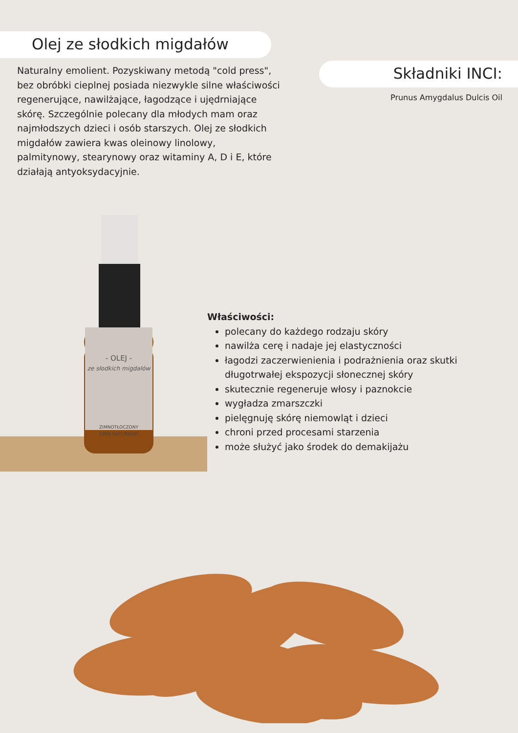Olej ze słodkich migdałów
Naturalny emolient. Pozyskiwany metodą "cold press", bez obróbki cieplnej posiada niezwykle silne właściwości regenerujące, nawilżające, łagodzące i ujędrniające skórę. Szczególnie polecany dla młodych mam oraz najmłodszych dzieci i osób starszych. Olej ze słodkich migdałów zawiera kwas oleinowy linolowy, palmitynowy, stearynowy oraz witaminy A, D i E, które działają antyoksydacyjnie.
Składniki INCI:
Prunus Amygdalus Dulcis Oil
- OLEJ -
ze słodkich migdałów
ZIMNOTŁOCZONY
100% NATURALNY
Właściwości:
polecany do każdego rodzaju skóry
nawilża cerę i nadaje jej elastyczności
łagodzi zaczerwienienia i podrażnienia oraz skutki długotrwałej ekspozycji słonecznej skóry
skutecznie regeneruje włosy i paznokcie
wygładza zmarszczki
pielęgnuję skórę niemowląt i dzieci
chroni przed procesami starzenia
może służyć jako środek do demakijażu